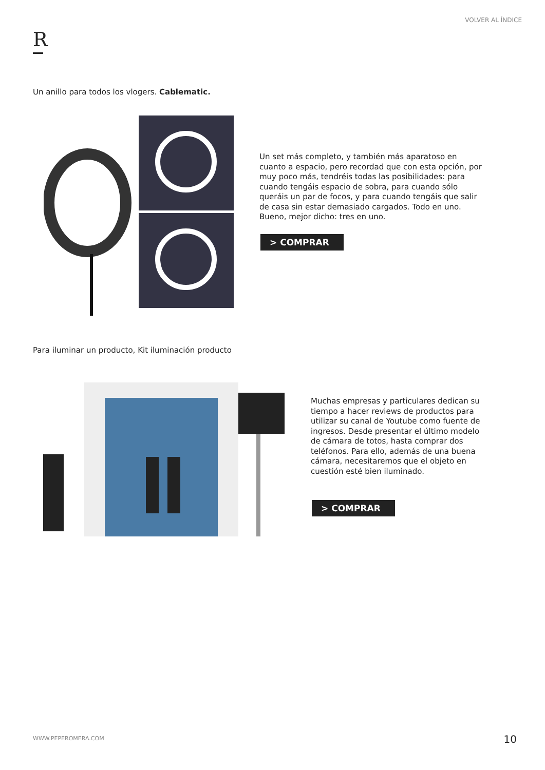VOLVER AL ÍNDICE
R
Un anillo para todos los vlogers. Cablematic.
Un set más completo, y también más aparatoso en cuanto a espacio, pero recordad que con esta opción, por muy poco más, tendréis todas las posibilidades: para cuando tengáis espacio de sobra, para cuando sólo queráis un par de focos, y para cuando tengáis que salir de casa sin estar demasiado cargados. Todo en uno. Bueno, mejor dicho: tres en uno.
> COMPRAR
Para iluminar un producto, Kit iluminación producto
Muchas empresas y particulares dedican su tiempo a hacer reviews de productos para utilizar su canal de Youtube como fuente de ingresos. Desde presentar el último modelo de cámara de totos, hasta comprar dos teléfonos. Para ello, además de una buena cámara, necesitaremos que el objeto en cuestión esté bien iluminado.
> COMPRAR
WWW.PEPEROMERA.COM 10